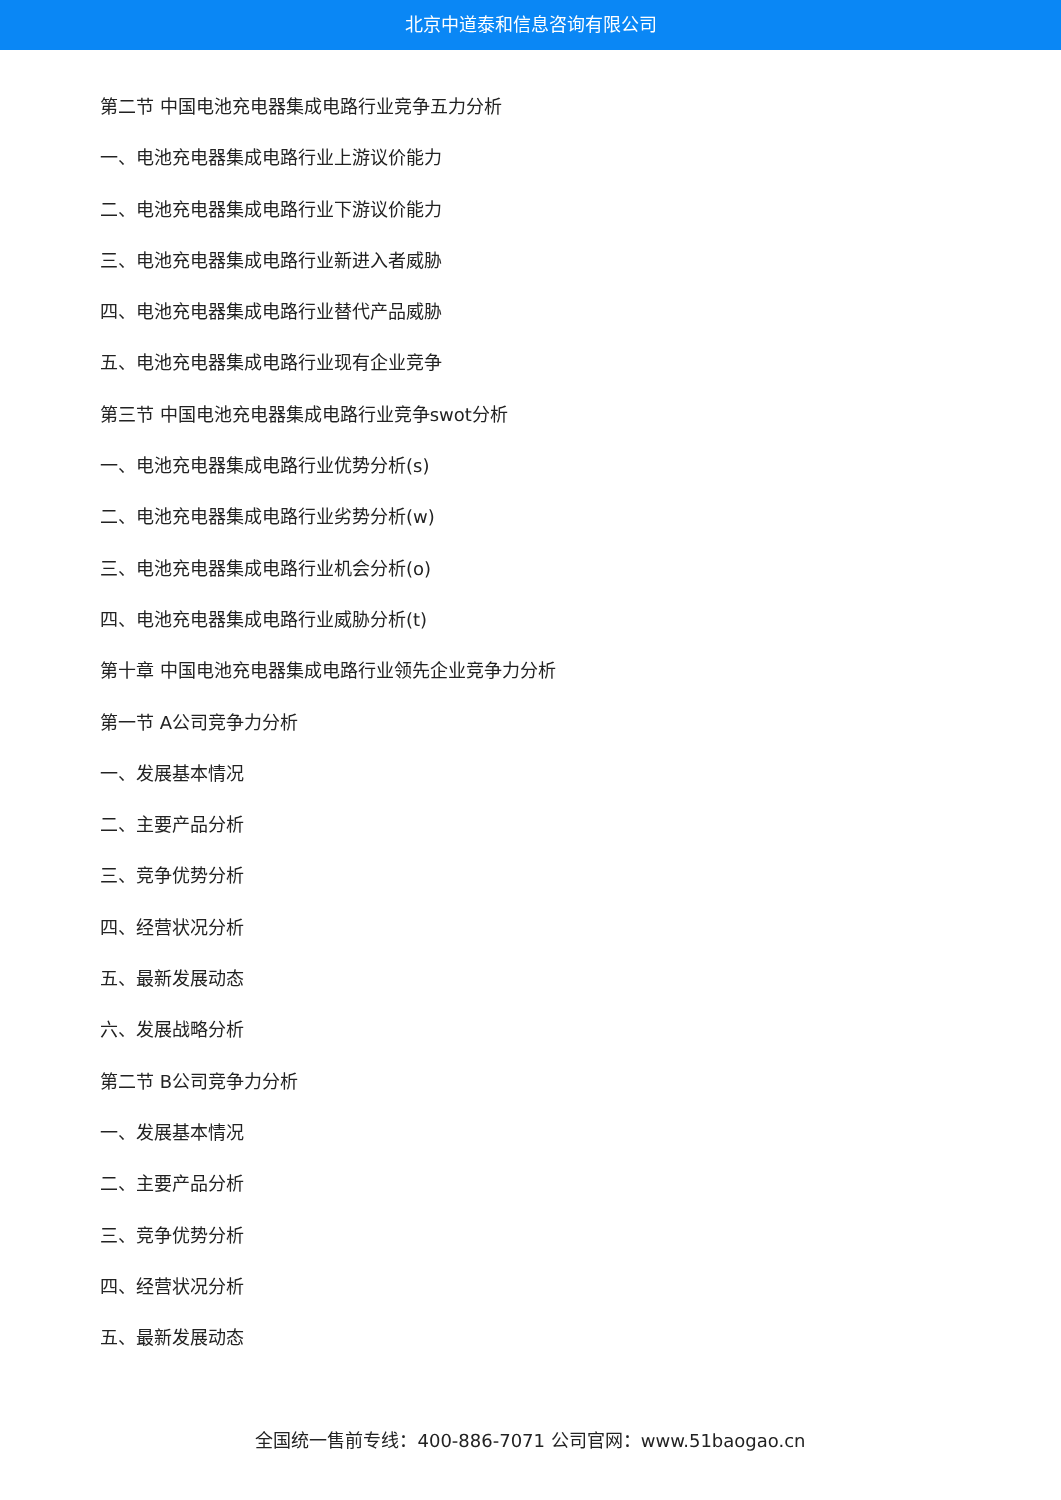北京中道泰和信息咨询有限公司
第二节 中国电池充电器集成电路行业竞争五力分析
一、电池充电器集成电路行业上游议价能力
二、电池充电器集成电路行业下游议价能力
三、电池充电器集成电路行业新进入者威胁
四、电池充电器集成电路行业替代产品威胁
五、电池充电器集成电路行业现有企业竞争
第三节 中国电池充电器集成电路行业竞争swot分析
一、电池充电器集成电路行业优势分析(s)
二、电池充电器集成电路行业劣势分析(w)
三、电池充电器集成电路行业机会分析(o)
四、电池充电器集成电路行业威胁分析(t)
第十章 中国电池充电器集成电路行业领先企业竞争力分析
第一节 A公司竞争力分析
一、发展基本情况
二、主要产品分析
三、竞争优势分析
四、经营状况分析
五、最新发展动态
六、发展战略分析
第二节 B公司竞争力分析
一、发展基本情况
二、主要产品分析
三、竞争优势分析
四、经营状况分析
五、最新发展动态
全国统一售前专线：400-886-7071 公司官网：www.51baogao.cn